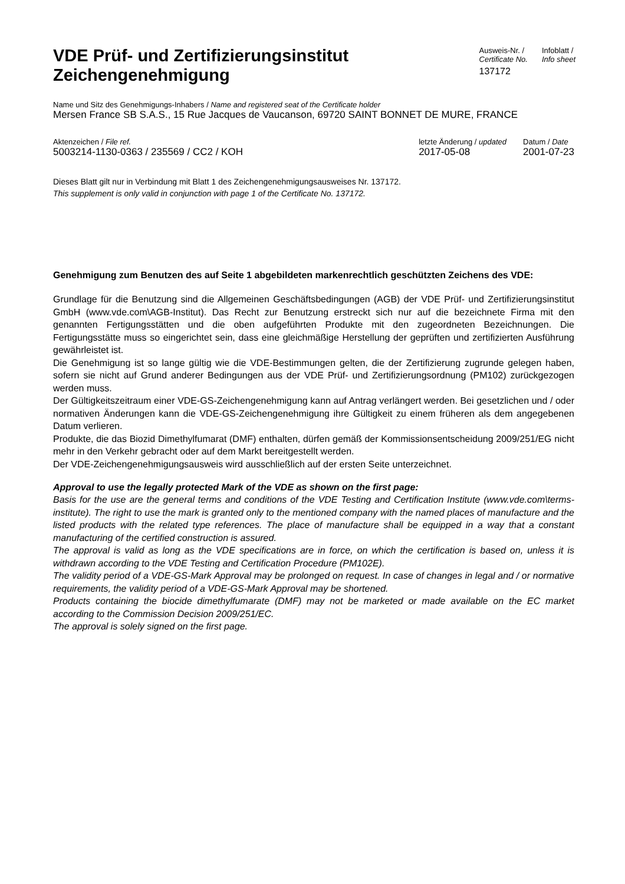VDE Prüf- und Zertifizierungsinstitut
Zeichengenehmigung
Ausweis-Nr. /
Certificate No.
137172
Infoblatt /
Info sheet
Name und Sitz des Genehmigungs-Inhabers / Name and registered seat of the Certificate holder
Mersen France SB S.A.S., 15 Rue Jacques de Vaucanson, 69720 SAINT BONNET DE MURE, FRANCE
Aktenzeichen / File ref.
5003214-1130-0363 / 235569 / CC2 / KOH
letzte Änderung / updated
2017-05-08
Datum / Date
2001-07-23
Dieses Blatt gilt nur in Verbindung mit Blatt 1 des Zeichengenehmigungsausweises Nr. 137172.
This supplement is only valid in conjunction with page 1 of the Certificate No. 137172.
Genehmigung zum Benutzen des auf Seite 1 abgebildeten markenrechtlich geschützten Zeichens des VDE:
Grundlage für die Benutzung sind die Allgemeinen Geschäftsbedingungen (AGB) der VDE Prüf- und Zertifizierungsinstitut GmbH (www.vde.com\AGB-Institut). Das Recht zur Benutzung erstreckt sich nur auf die bezeichnete Firma mit den genannten Fertigungsstätten und die oben aufgeführten Produkte mit den zugeordneten Bezeichnungen. Die Fertigungsstätte muss so eingerichtet sein, dass eine gleichmäßige Herstellung der geprüften und zertifizierten Ausführung gewährleistet ist.
Die Genehmigung ist so lange gültig wie die VDE-Bestimmungen gelten, die der Zertifizierung zugrunde gelegen haben, sofern sie nicht auf Grund anderer Bedingungen aus der VDE Prüf- und Zertifizierungsordnung (PM102) zurückgezogen werden muss.
Der Gültigkeitszeitraum einer VDE-GS-Zeichengenehmigung kann auf Antrag verlängert werden. Bei gesetzlichen und / oder normativen Änderungen kann die VDE-GS-Zeichengenehmigung ihre Gültigkeit zu einem früheren als dem angegebenen Datum verlieren.
Produkte, die das Biozid Dimethylfumarat (DMF) enthalten, dürfen gemäß der Kommissionsentscheidung 2009/251/EG nicht mehr in den Verkehr gebracht oder auf dem Markt bereitgestellt werden.
Der VDE-Zeichengenehmigungsausweis wird ausschließlich auf der ersten Seite unterzeichnet.
Approval to use the legally protected Mark of the VDE as shown on the first page:
Basis for the use are the general terms and conditions of the VDE Testing and Certification Institute (www.vde.com\terms-institute). The right to use the mark is granted only to the mentioned company with the named places of manufacture and the listed products with the related type references. The place of manufacture shall be equipped in a way that a constant manufacturing of the certified construction is assured.
The approval is valid as long as the VDE specifications are in force, on which the certification is based on, unless it is withdrawn according to the VDE Testing and Certification Procedure (PM102E).
The validity period of a VDE-GS-Mark Approval may be prolonged on request. In case of changes in legal and / or normative requirements, the validity period of a VDE-GS-Mark Approval may be shortened.
Products containing the biocide dimethylfumarate (DMF) may not be marketed or made available on the EC market according to the Commission Decision 2009/251/EC.
The approval is solely signed on the first page.